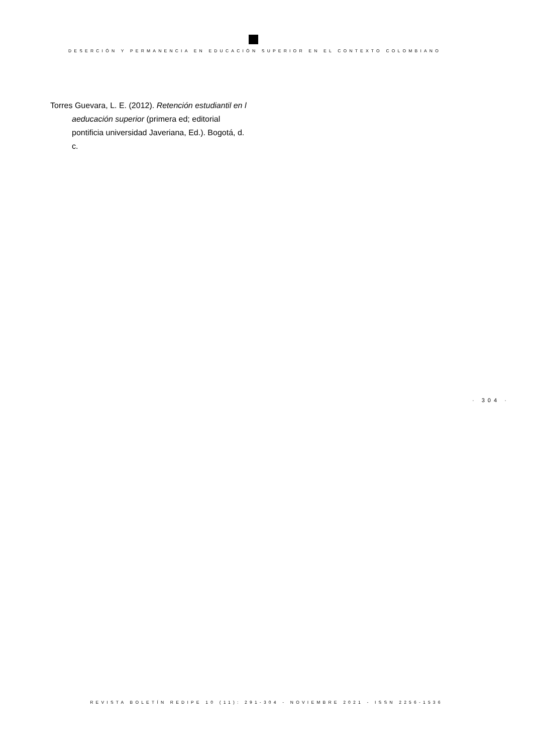DESERCIÓN Y PERMANENCIA EN EDUCACIÓN SUPERIOR EN EL CONTEXTO COLOMBIANO
Torres Guevara, L. E. (2012). Retención estudiantil en l aeducación superior (primera ed; editorial pontificia universidad Javeriana, Ed.). Bogotá, d. c.
· 304 ·
REVISTA BOLETÍN REDIPE 10 (11): 291-304 - NOVIEMBRE 2021 - ISSN 2256-1536